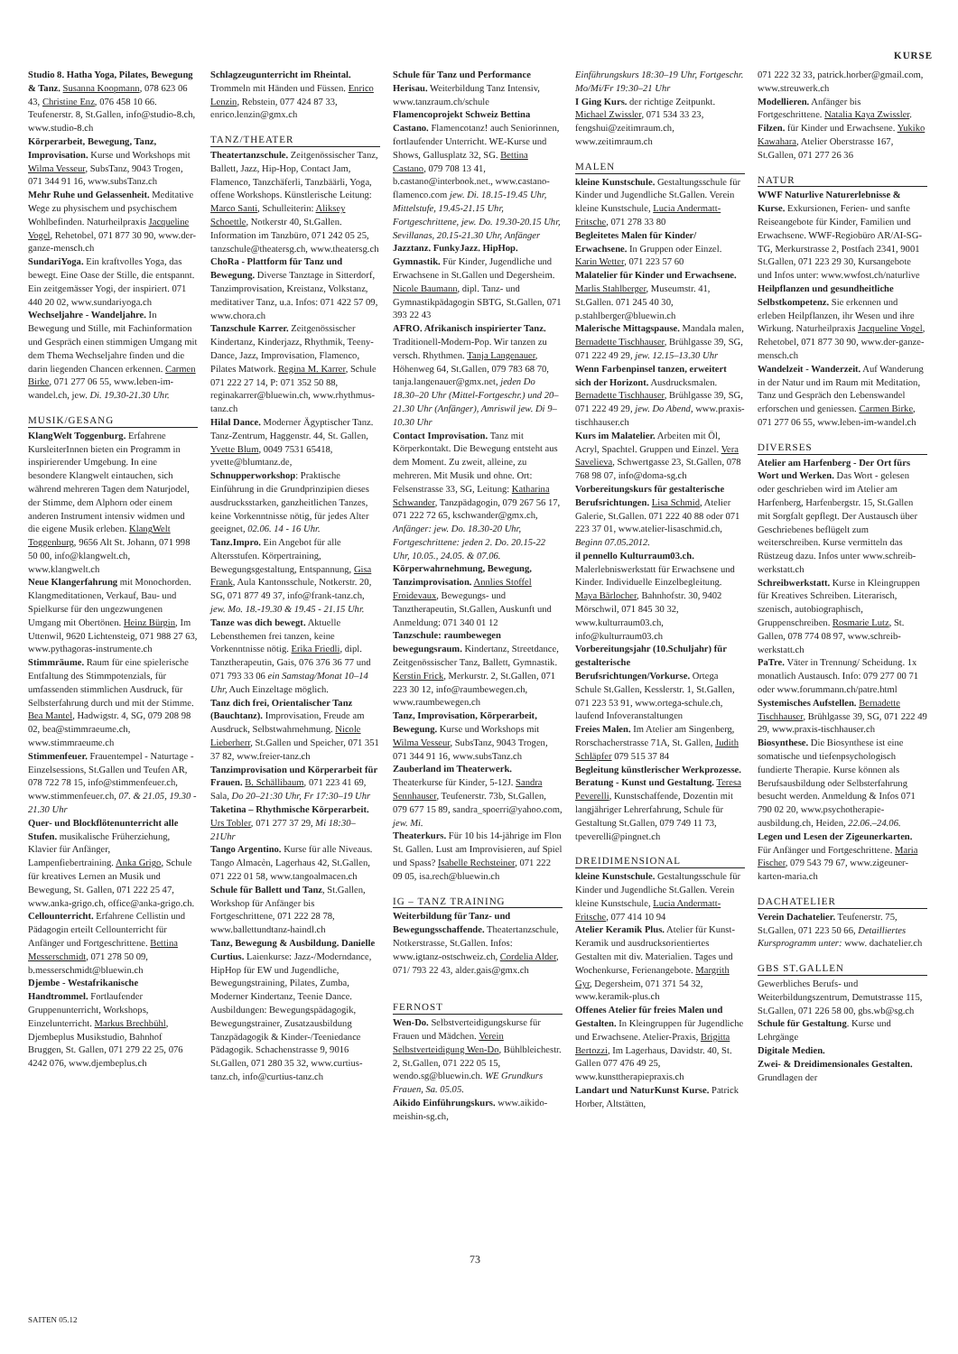KURSE
Studio 8. Hatha Yoga, Pilates, Bewegung & Tanz. Susanna Koopmann, 078 623 06 43, Christine Enz, 076 458 10 66. Teufenerstr. 8, St.Gallen, info@studio-8.ch, www.studio-8.ch
Körperarbeit, Bewegung, Tanz, Improvisation. Kurse und Workshops mit Wilma Vesseur, SubsTanz, 9043 Trogen, 071 344 91 16, www.subsTanz.ch
Mehr Ruhe und Gelassenheit. Meditative Wege zu physischem und psychischem Wohlbefinden. Naturheilpraxis Jacqueline Vogel, Rehetobel, 071 877 30 90, www.der-ganze-mensch.ch
SundariYoga. Ein kraftvolles Yoga, das bewegt. Eine Oase der Stille, die entspannt. Ein zeitgemässer Yogi, der inspiriert. 071 440 20 02, www.sundariyoga.ch
Wechseljahre - Wandeljahre. In Bewegung und Stille, mit Fachinformation und Gespräch einen stimmigen Umgang mit dem Thema Wechseljahre finden und die darin liegenden Chancen erkennen. Carmen Birke, 071 277 06 55, www.leben-im-wandel.ch, jew. Di. 19.30-21.30 Uhr.
MUSIK/GESANG
KlangWelt Toggenburg. Erfahrene KursleiterInnen bieten ein Programm in inspirierender Umgebung. In eine besondere Klangwelt eintauchen, sich während mehreren Tagen dem Naturjodel, der Stimme, dem Alphorn oder einem anderen Instrument intensiv widmen und die eigene Musik erleben. KlangWelt Toggenburg, 9656 Alt St. Johann, 071 998 50 00, info@klangwelt.ch, www.klangwelt.ch
Neue Klangerfahrung mit Monochorden. Klangmeditationen, Verkauf, Bau- und Spielkurse für den ungezwungenen Umgang mit Obertönen. Heinz Bürgin, Im Uttenwil, 9620 Lichtensteig, 071 988 27 63, www.pythagoras-instrumente.ch
Stimmräume. Raum für eine spielerische Entfaltung des Stimmpotenzials, für umfassenden stimmlichen Ausdruck, für Selbsterfahrung durch und mit der Stimme. Bea Mantel, Hadwigstr. 4, SG, 079 208 98 02, bea@stimmraeume.ch, www.stimmraeume.ch
Stimmenfeuer. Frauentempel - Naturtage - Einzelsessions, St.Gallen und Teufen AR, 078 722 78 15, info@stimmenfeuer.ch, www.stimmenfeuer.ch, 07. & 21.05, 19.30 - 21.30 Uhr
Quer- und Blockflötenunterricht alle Stufen. musikalische Früherziehung, Klavier für Anfänger, Lampenfiebertraining. Anka Grigo, Schule für kreatives Lernen an Musik und Bewegung, St. Gallen, 071 222 25 47, www.anka-grigo.ch, office@anka-grigo.ch.
Cellounterricht. Erfahrene Cellistin und Pädagogin erteilt Cellounterricht für Anfänger und Fortgeschrittene. Bettina Messerschmidt, 071 278 50 09, b.messerschmidt@bluewin.ch
Djembe - Westafrikanische Handtrommel. Fortlaufender Gruppenunterricht, Workshops, Einzelunterricht. Markus Brechbühl, Djembeplus Musikstudio, Bahnhof Bruggen, St. Gallen, 071 279 22 25, 076 4242 076, www.djembeplus.ch
Schlagzeugunterricht im Rheintal. Trommeln mit Händen und Füssen. Enrico Lenzin, Rebstein, 077 424 87 33, enrico.lenzin@gmx.ch
TANZ/THEATER
Theatertanzschule. Zeitgenössischer Tanz, Ballett, Jazz, Hip-Hop, Contact Jam, Flamenco, Tanzchäferli, Tanzbäärli, Yoga, offene Workshops. Künstlerische Leitung: Marco Santi, Schulleiterin: Aliksey Schoettle, Notkerstr 40, St.Gallen. Information im Tanzbüro, 071 242 05 25, tanzschule@theatersg.ch, www.theatersg.ch
ChoRa - Plattform für Tanz und Bewegung. Diverse Tanztage in Sitterdorf, Tanzimprovisation, Kreistanz, Volkstanz, meditativer Tanz, u.a. Infos: 071 422 57 09, www.chora.ch
Tanzschule Karrer. Zeitgenössischer Kindertanz, Kinderjazz, Rhythmik, Teeny-Dance, Jazz, Improvisation, Flamenco, Pilates Matwork. Regina M. Karrer, Schule 071 222 27 14, P: 071 352 50 88, reginakarrer@bluewin.ch, www.rhythmus-tanz.ch
Hilal Dance. Moderner Ägyptischer Tanz. Tanz-Zentrum, Haggenstr. 44, St. Gallen, Yvette Blum, 0049 7531 65418, yvette@blumtanz.de, Schnupperworkshop: Praktische Einführung in die Grundprinzipien dieses ausdrucksstarken, ganzheitlichen Tanzes, keine Vorkenntnisse nötig, für jedes Alter geeignet, 02.06. 14 - 16 Uhr.
Tanz.Impro. Ein Angebot für alle Altersstufen. Körpertraining, Bewegungsgestaltung, Entspannung, Gisa Frank, Aula Kantonsschule, Notkerstr. 20, SG, 071 877 49 37, info@frank-tanz.ch, jew. Mo. 18.-19.30 & 19.45 - 21.15 Uhr.
Tanze was dich bewegt. Aktuelle Lebensthemen frei tanzen, keine Vorkenntnisse nötig. Erika Friedli, dipl. Tanztherapeutin, Gais, 076 376 36 77 und 071 793 33 06 ein Samstag/Monat 10–14 Uhr, Auch Einzeltage möglich.
Tanz dich frei, Orientalischer Tanz (Bauchtanz). Improvisation, Freude am Ausdruck, Selbstwahrnehmung. Nicole Lieberherr, St.Gallen und Speicher, 071 351 37 82, www.freier-tanz.ch
Tanzimprovisation und Körperarbeit für Frauen. B. Schällibaum, 071 223 41 69, Sala, Do 20–21:30 Uhr, Fr 17:30–19 Uhr
Taketina – Rhythmische Körperarbeit. Urs Tobler, 071 277 37 29, Mi 18:30–21Uhr
Tango Argentino. Kurse für alle Niveaus. Tango Almacèn, Lagerhaus 42, St.Gallen, 071 222 01 58, www.tangoalmacen.ch
Schule für Ballett und Tanz, St.Gallen, Workshop für Anfänger bis Fortgeschrittene, 071 222 28 78, www.ballettundtanz-haindl.ch
Tanz, Bewegung & Ausbildung. Danielle Curtius. Laienkurse: Jazz-/Moderndance, HipHop für EW und Jugendliche, Bewegungstraining, Pilates, Zumba, Moderner Kindertanz, Teenie Dance. Ausbildungen: Bewegungspädagogik, Bewegungstrainer, Zusatzausbildung Tanzpädagogik & Kinder-/Teeniedance Pädagogik. Schachenstrasse 9, 9016 St.Gallen, 071 280 35 32, www.curtius-tanz.ch, info@curtius-tanz.ch
Schule für Tanz und Performance Herisau. Weiterbildung Tanz Intensiv, www.tanzraum.ch/schule
Flamencoprojekt Schweiz Bettina Castano. Flamencotanz! auch Seniorinnen, fortlaufender Unterricht. WE-Kurse und Shows, Gallusplatz 32, SG. Bettina Castano, 079 708 13 41, b.castano@interbook.net., www.castano-flamenco.com jew. Di. 18.15-19.45 Uhr, Mittelstufe, 19.45-21.15 Uhr, Fortgeschrittene, jew. Do. 19.30-20.15 Uhr, Sevillanas, 20.15-21.30 Uhr, Anfänger
Jazztanz. FunkyJazz. HipHop. Gymnastik. Für Kinder, Jugendliche und Erwachsene in St.Gallen und Degersheim. Nicole Baumann, dipl. Tanz- und Gymnastikpädagogin SBTG, St.Gallen, 071 393 22 43
AFRO. Afrikanisch inspirierter Tanz. Traditionell-Modern-Pop. Wir tanzen zu versch. Rhythmen. Tanja Langenauer, Höhenweg 64, St.Gallen, 079 783 68 70, tanja.langenauer@gmx.net, jeden Do 18.30–20 Uhr (Mittel-Fortgeschr.) und 20–21.30 Uhr (Anfänger), Amriswil jew. Di 9–10.30 Uhr
Contact Improvisation. Tanz mit Körperkontakt. Die Bewegung entsteht aus dem Moment. Zu zweit, alleine, zu mehreren. Mit Musik und ohne. Ort: Felsenstrasse 33, SG, Leitung: Katharina Schwander, Tanzpädagogin, 079 267 56 17, 071 222 72 65, kschwander@gmx.ch, Anfänger: jew. Do. 18.30-20 Uhr, Fortgeschrittene: jeden 2. Do. 20.15-22 Uhr, 10.05., 24.05. & 07.06.
Körperwahrnehmung, Bewegung, Tanzimprovisation. Annlies Stoffel Froidevaux, Bewegungs- und Tanztherapeutin, St.Gallen, Auskunft und Anmeldung: 071 340 01 12
Tanzschule: raumbewegen bewegungsraum. Kindertanz, Streetdance, Zeitgenössischer Tanz, Ballett, Gymnastik. Kerstin Frick, Merkurstr. 2, St.Gallen, 071 223 30 12, info@raumbewegen.ch, www.raumbewegen.ch
Tanz, Improvisation, Körperarbeit, Bewegung. Kurse und Workshops mit Wilma Vesseur, SubsTanz, 9043 Trogen, 071 344 91 16, www.subsTanz.ch
Zauberland im Theaterwerk. Theaterkurse für Kinder, 5-12J. Sandra Sennhauser, Teufenerstr. 73b, St.Gallen, 079 677 15 89, sandra_spoerri@yahoo.com, jew. Mi.
Theaterkurs. Für 10 bis 14-jährige im Flon St. Gallen. Lust am Improvisieren, auf Spiel und Spass? Isabelle Rechsteiner, 071 222 09 05, isa.rech@bluewin.ch
IG – TANZ TRAINING
Weiterbildung für Tanz- und Bewegungsschaffende. Theatertanzschule, Notkerstrasse, St.Gallen. Infos: www.igtanz-ostschweiz.ch, Cordelia Alder, 071/ 793 22 43, alder.gais@gmx.ch
FERNOST
Wen-Do. Selbstverteidigungskurse für Frauen und Mädchen. Verein Selbstverteidigung Wen-Do, Bühlbleichestr. 2, St.Gallen, 071 222 05 15, wendo.sg@bluewin.ch. WE Grundkurs Frauen, Sa. 05.05.
Aikido Einführungskurs. www.aikido-meishin-sg.ch,
Einführungskurs 18:30–19 Uhr, Fortgeschr. Mo/Mi/Fr 19:30–21 Uhr
I Ging Kurs. der richtige Zeitpunkt. Michael Zwissler, 071 534 33 23, fengshui@zeitimraum.ch, www.zeitimraum.ch
MALEN
kleine Kunstschule. Gestaltungsschule für Kinder und Jugendliche St.Gallen. Verein kleine Kunstschule, Lucia Andermatt-Fritsche, 071 278 33 80
Begleitetes Malen für Kinder/ Erwachsene. In Gruppen oder Einzel. Karin Wetter, 071 223 57 60
Malatelier für Kinder und Erwachsene. Marlis Stahlberger, Museumstr. 41, St.Gallen. 071 245 40 30, p.stahlberger@bluewin.ch
Malerische Mittagspause. Mandala malen, Bernadette Tischhauser, Brühlgasse 39, SG, 071 222 49 29, jew. 12.15–13.30 Uhr
Wenn Farbenpinsel tanzen, erweitert sich der Horizont. Ausdrucksmalen. Bernadette Tischhauser, Brühlgasse 39, SG, 071 222 49 29, jew. Do Abend, www.praxis-tischhauser.ch
Kurs im Malatelier. Arbeiten mit Öl, Acryl, Spachtel. Gruppen und Einzel. Vera Savelieva, Schwertgasse 23, St.Gallen, 078 768 98 07, info@doma-sg.ch
Vorbereitungskurs für gestalterische Berufsrichtungen. Lisa Schmid, Atelier Galerie, St.Gallen. 071 222 40 88 oder 071 223 37 01, www.atelier-lisaschmid.ch, Beginn 07.05.2012.
il pennello Kulturraum03.ch. Malerlebniswerkstatt für Erwachsene und Kinder. Individuelle Einzelbegleitung. Maya Bärlocher, Bahnhofstr. 30, 9402 Mörschwil, 071 845 30 32, www.kulturraum03.ch, info@kulturraum03.ch
Vorbereitungsjahr (10.Schuljahr) für gestalterische Berufsrichtungen/Vorkurse. Ortega Schule St.Gallen, Kesslerstr. 1, St.Gallen, 071 223 53 91, www.ortega-schule.ch, laufend Infoveranstaltungen
Freies Malen. Im Atelier am Singenberg, Rorschacherstrasse 71A, St. Gallen, Judith Schläpfer 079 515 37 84
Begleitung künstlerischer Werkprozesse. Beratung - Kunst und Gestaltung. Teresa Peverelli, Kunstschaffende, Dozentin mit langjähriger Lehrerfahrung, Schule für Gestaltung St.Gallen, 079 749 11 73, tpeverelli@pingnet.ch
DREIDIMENSIONAL
kleine Kunstschule. Gestaltungsschule für Kinder und Jugendliche St.Gallen. Verein kleine Kunstschule, Lucia Andermatt-Fritsche, 077 414 10 94
Atelier Keramik Plus. Atelier für Kunst-Keramik und ausdrucksorientiertes Gestalten mit div. Materialien. Tages und Wochenkurse, Ferienangebote. Margrith Gyr, Degersheim, 071 371 54 32, www.keramik-plus.ch
Offenes Atelier für freies Malen und Gestalten. In Kleingruppen für Jugendliche und Erwachsene. Atelier-Praxis, Brigitta Bertozzi, Im Lagerhaus, Davidstr. 40, St. Gallen 077 476 49 25, www.kunsttherapiepraxis.ch
Landart und NaturKunst Kurse. Patrick Horber, Altstätten,
071 222 32 33, patrick.horber@gmail.com, www.streuwerk.ch
Modellieren. Anfänger bis Fortgeschrittene. Natalia Kaya Zwissler.
Filzen. für Kinder und Erwachsene. Yukiko Kawahara, Atelier Oberstrasse 167, St.Gallen, 071 277 26 36
NATUR
WWF Naturlive Naturerlebnisse & Kurse. Exkursionen, Ferien- und sanfte Reiseangebote für Kinder, Familien und Erwachsene. WWF-Regiobüro AR/AI-SG-TG, Merkurstrasse 2, Postfach 2341, 9001 St.Gallen, 071 223 29 30, Kursangebote und Infos unter: www.wwfost.ch/naturlive
Heilpflanzen und gesundheitliche Selbstkompetenz. Sie erkennen und erleben Heilpflanzen, ihr Wesen und ihre Wirkung. Naturheilpraxis Jacqueline Vogel, Rehetobel, 071 877 30 90, www.der-ganze-mensch.ch
Wandelzeit - Wanderzeit. Auf Wanderung in der Natur und im Raum mit Meditation, Tanz und Gespräch den Lebenswandel erforschen und geniessen. Carmen Birke, 071 277 06 55, www.leben-im-wandel.ch
DIVERSES
Atelier am Harfenberg - Der Ort fürs Wort und Werken. Das Wort - gelesen oder geschrieben wird im Atelier am Harfenberg, Harfenbergstr. 15, St.Gallen mit Sorgfalt gepflegt. Der Austausch über Geschriebenes beflügelt zum weiterschreiben. Kurse vermitteln das Rüstzeug dazu. Infos unter www.schreib-werkstatt.ch
Schreibwerkstatt. Kurse in Kleingruppen für Kreatives Schreiben. Literarisch, szenisch, autobiographisch, Gruppenschreiben. Rosmarie Lutz, St. Gallen, 078 774 08 97, www.schreib-werkstatt.ch
PaTre. Väter in Trennung/ Scheidung. 1x monatlich Austausch. Info: 079 277 00 71 oder www.forummann.ch/patre.html
Systemisches Aufstellen. Bernadette Tischhauser, Brühlgasse 39, SG, 071 222 49 29, www.praxis-tischhauser.ch
Biosynthese. Die Biosynthese ist eine somatische und tiefenpsychologisch fundierte Therapie. Kurse können als Berufsausbildung oder Selbsterfahrung besucht werden. Anmeldung & Infos 071 790 02 20, www.psychotherapie-ausbildung.ch, Heiden, 22.06.–24.06.
Legen und Lesen der Zigeunerkarten. Für Anfänger und Fortgeschrittene. Maria Fischer, 079 543 79 67, www.zigeuner-karten-maria.ch
DACHATELIER
Verein Dachatelier. Teufenerstr. 75, St.Gallen, 071 223 50 66, Detailliertes Kursprogramm unter: www. dachatelier.ch
GBS ST.GALLEN
Gewerbliches Berufs- und Weiterbildungszentrum, Demutstrasse 115, St.Gallen, 071 226 58 00, gbs.wb@sg.ch
Schule für Gestaltung. Kurse und Lehrgänge
Digitale Medien.
Zwei- & Dreidimensionales Gestalten. Grundlagen der
73
SAITEN 05.12